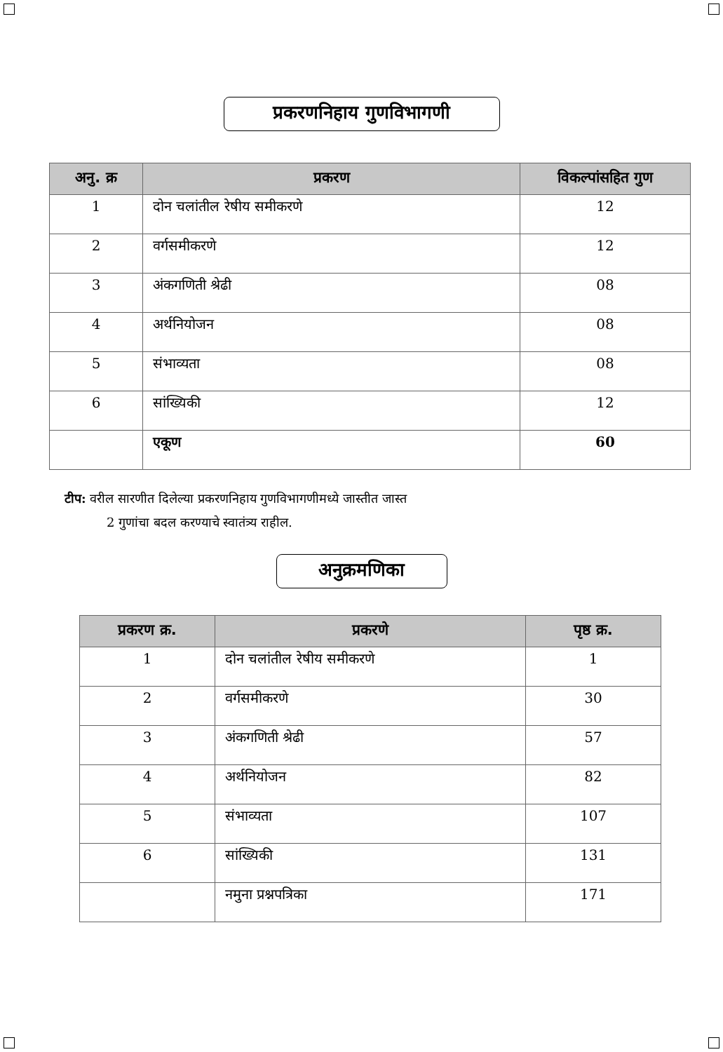प्रकरणनिहाय गुणविभागणी
| अनु. क्र | प्रकरण | विकल्पांसहित गुण |
| --- | --- | --- |
| 1 | दोन चलांतील रेषीय समीकरणे | 12 |
| 2 | वर्गसमीकरणे | 12 |
| 3 | अंकगणिती श्रेढी | 08 |
| 4 | अर्थनियोजन | 08 |
| 5 | संभाव्यता | 08 |
| 6 | सांख्यिकी | 12 |
| | एकूण | 60 |
टीप: वरील सारणीत दिलेल्या प्रकरणनिहाय गुणविभागणीमध्ये जास्तीत जास्त
2 गुणांचा बदल करण्याचे स्वातंत्र्य राहील.
अनुक्रमणिका
| प्रकरण क्र. | प्रकरणे | पृष्ठ क्र. |
| --- | --- | --- |
| 1 | दोन चलांतील रेषीय समीकरणे | 1 |
| 2 | वर्गसमीकरणे | 30 |
| 3 | अंकगणिती श्रेढी | 57 |
| 4 | अर्थनियोजन | 82 |
| 5 | संभाव्यता | 107 |
| 6 | सांख्यिकी | 131 |
| | नमुना प्रश्नपत्रिका | 171 |